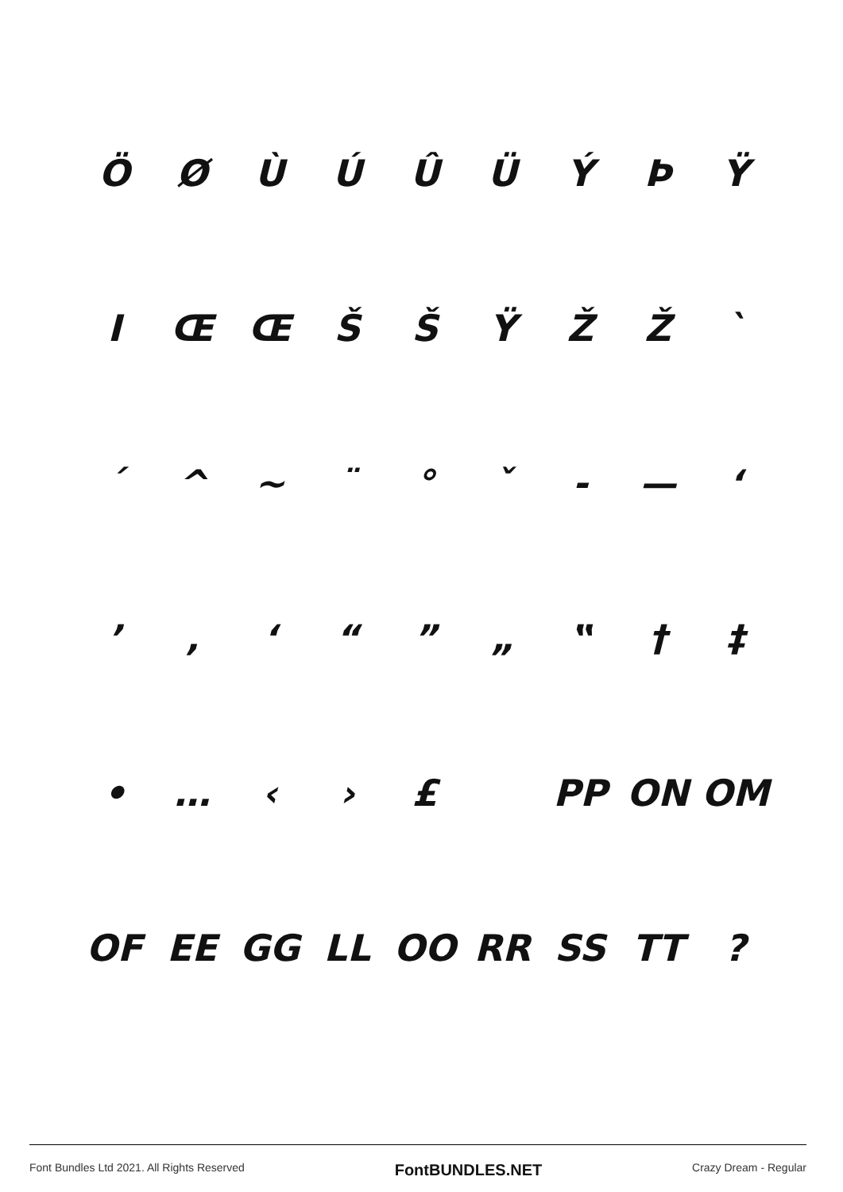Ö Ø Ù Ú Û Ü Ý Þ Ÿ
I Œ Œ Š Š Ÿ Ž Ž `
´ ^ ~ ¨ ° ˇ - — ‘
’ ‚ ‘ “ ” „ ‟ † ‡
• … ‹ › £ PP ON OM
OF EE GG LL OO RR SS TT ?
Font Bundles Ltd 2021. All Rights Reserved FontBUNDLES.NET Crazy Dream - Regular